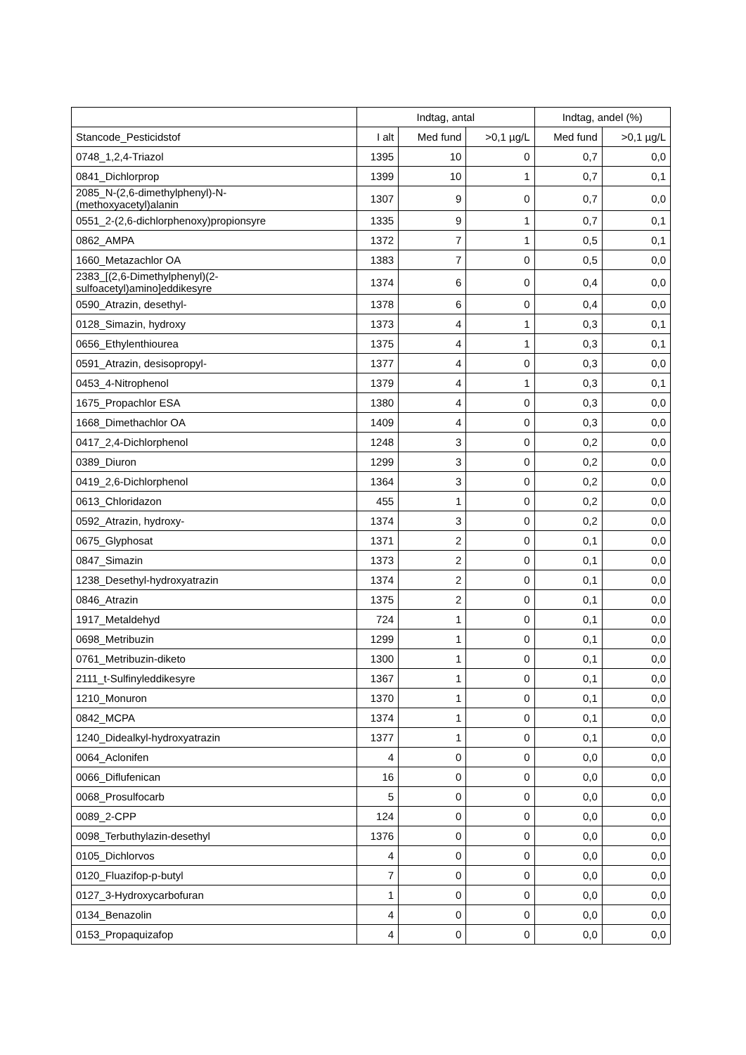| | Indtag, antal | | | Indtag, andel (%) | |
| --- | --- | --- | --- | --- | --- |
| Stancode_Pesticidstof | I alt | Med fund | >0,1 µg/L | Med fund | >0,1 µg/L |
| 0748_1,2,4-Triazol | 1395 | 10 | 0 | 0,7 | 0,0 |
| 0841_Dichlorprop | 1399 | 10 | 1 | 0,7 | 0,1 |
| 2085_N-(2,6-dimethylphenyl)-N- (methoxyacetyl)alanin | 1307 | 9 | 0 | 0,7 | 0,0 |
| 0551_2-(2,6-dichlorphenoxy)propionsyre | 1335 | 9 | 1 | 0,7 | 0,1 |
| 0862_AMPA | 1372 | 7 | 1 | 0,5 | 0,1 |
| 1660_Metazachlor OA | 1383 | 7 | 0 | 0,5 | 0,0 |
| 2383_[(2,6-Dimethylphenyl)(2- sulfoacetyl)amino]eddikesyre | 1374 | 6 | 0 | 0,4 | 0,0 |
| 0590_Atrazin, desethyl- | 1378 | 6 | 0 | 0,4 | 0,0 |
| 0128_Simazin, hydroxy | 1373 | 4 | 1 | 0,3 | 0,1 |
| 0656_Ethylenthiourea | 1375 | 4 | 1 | 0,3 | 0,1 |
| 0591_Atrazin, desisopropyl- | 1377 | 4 | 0 | 0,3 | 0,0 |
| 0453_4-Nitrophenol | 1379 | 4 | 1 | 0,3 | 0,1 |
| 1675_Propachlor ESA | 1380 | 4 | 0 | 0,3 | 0,0 |
| 1668_Dimethachlor OA | 1409 | 4 | 0 | 0,3 | 0,0 |
| 0417_2,4-Dichlorphenol | 1248 | 3 | 0 | 0,2 | 0,0 |
| 0389_Diuron | 1299 | 3 | 0 | 0,2 | 0,0 |
| 0419_2,6-Dichlorphenol | 1364 | 3 | 0 | 0,2 | 0,0 |
| 0613_Chloridazon | 455 | 1 | 0 | 0,2 | 0,0 |
| 0592_Atrazin, hydroxy- | 1374 | 3 | 0 | 0,2 | 0,0 |
| 0675_Glyphosat | 1371 | 2 | 0 | 0,1 | 0,0 |
| 0847_Simazin | 1373 | 2 | 0 | 0,1 | 0,0 |
| 1238_Desethyl-hydroxyatrazin | 1374 | 2 | 0 | 0,1 | 0,0 |
| 0846_Atrazin | 1375 | 2 | 0 | 0,1 | 0,0 |
| 1917_Metaldehyd | 724 | 1 | 0 | 0,1 | 0,0 |
| 0698_Metribuzin | 1299 | 1 | 0 | 0,1 | 0,0 |
| 0761_Metribuzin-diketo | 1300 | 1 | 0 | 0,1 | 0,0 |
| 2111_t-Sulfinyleddikesyre | 1367 | 1 | 0 | 0,1 | 0,0 |
| 1210_Monuron | 1370 | 1 | 0 | 0,1 | 0,0 |
| 0842_MCPA | 1374 | 1 | 0 | 0,1 | 0,0 |
| 1240_Didealkyl-hydroxyatrazin | 1377 | 1 | 0 | 0,1 | 0,0 |
| 0064_Aclonifen | 4 | 0 | 0 | 0,0 | 0,0 |
| 0066_Diflufenican | 16 | 0 | 0 | 0,0 | 0,0 |
| 0068_Prosulfocarb | 5 | 0 | 0 | 0,0 | 0,0 |
| 0089_2-CPP | 124 | 0 | 0 | 0,0 | 0,0 |
| 0098_Terbuthylazin-desethyl | 1376 | 0 | 0 | 0,0 | 0,0 |
| 0105_Dichlorvos | 4 | 0 | 0 | 0,0 | 0,0 |
| 0120_Fluazifop-p-butyl | 7 | 0 | 0 | 0,0 | 0,0 |
| 0127_3-Hydroxycarbofuran | 1 | 0 | 0 | 0,0 | 0,0 |
| 0134_Benazolin | 4 | 0 | 0 | 0,0 | 0,0 |
| 0153_Propaquizafop | 4 | 0 | 0 | 0,0 | 0,0 |